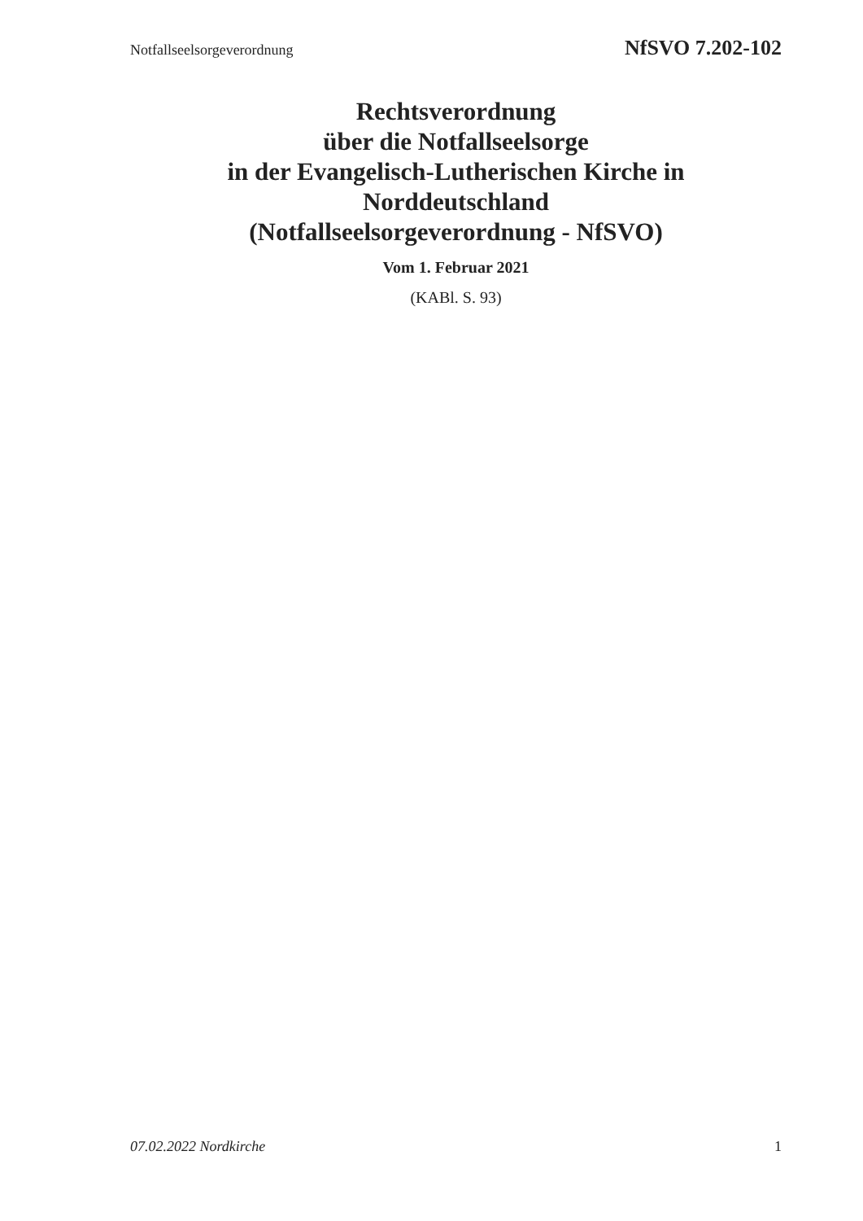Notfallseelsorgeverordnung NfSVO 7.202-102
Rechtsverordnung
über die Notfallseelsorge
in der Evangelisch-Lutherischen Kirche in
Norddeutschland
(Notfallseelsorgeverordnung - NfSVO)
Vom 1. Februar 2021
(KABl. S. 93)
07.02.2022 Nordkirche 1